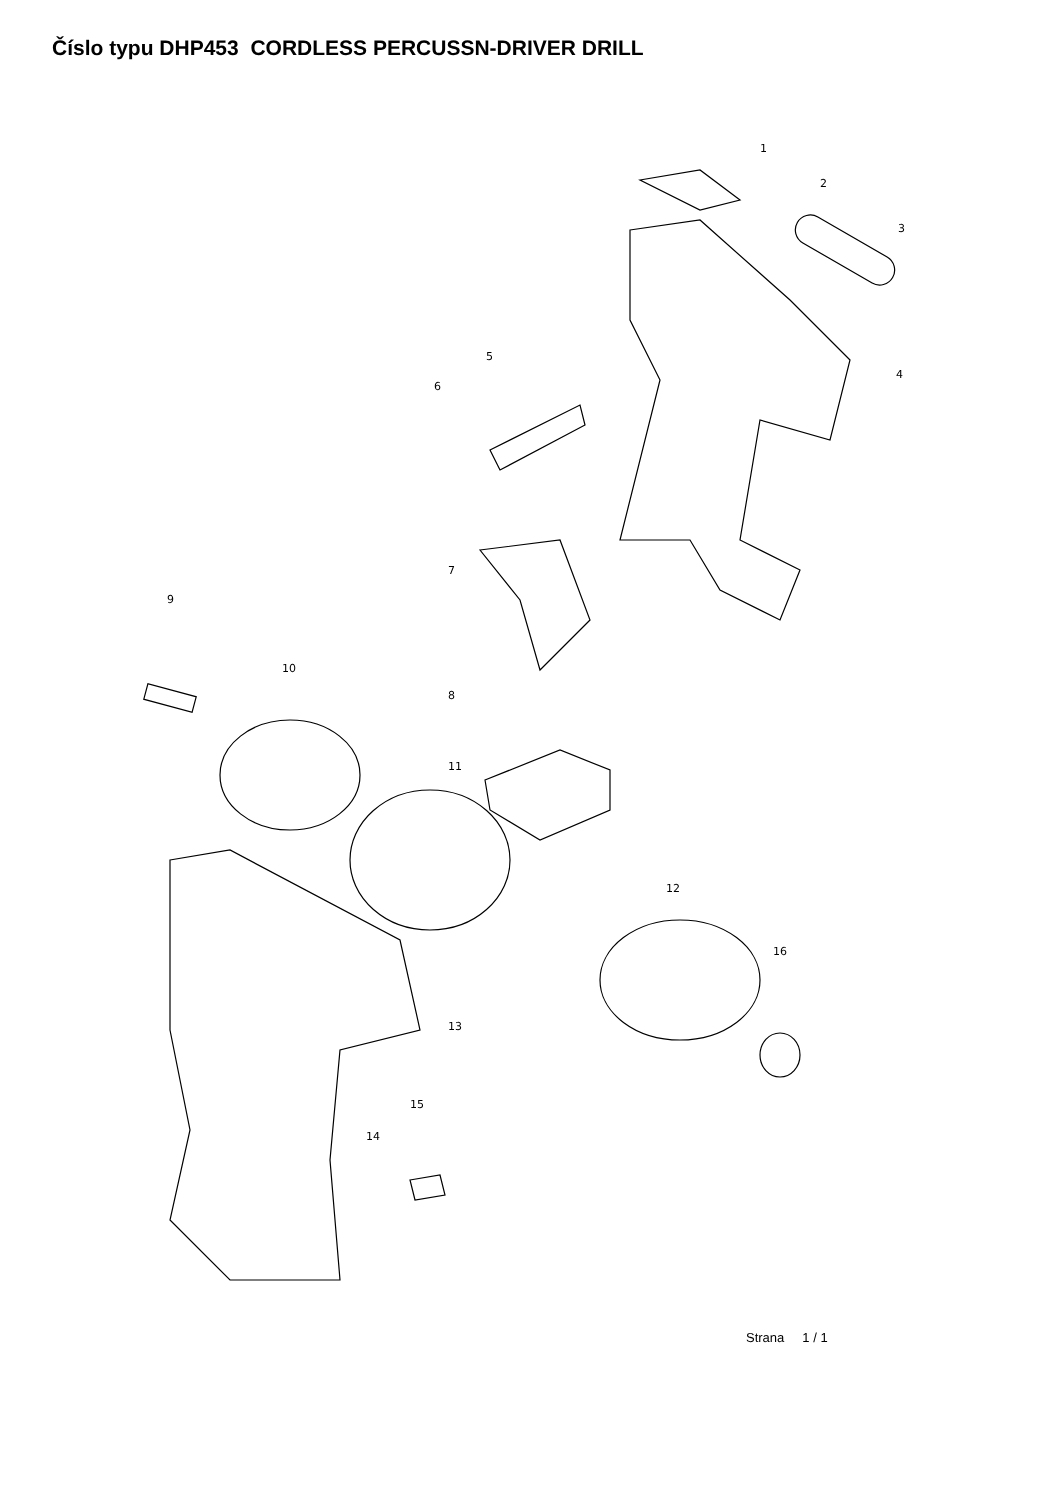Číslo typu DHP453 CORDLESS PERCUSSN-DRIVER DRILL
1
2
3
4
5
6
7
8
9
10
11
12
13
14
15
16
Strana 1 / 1